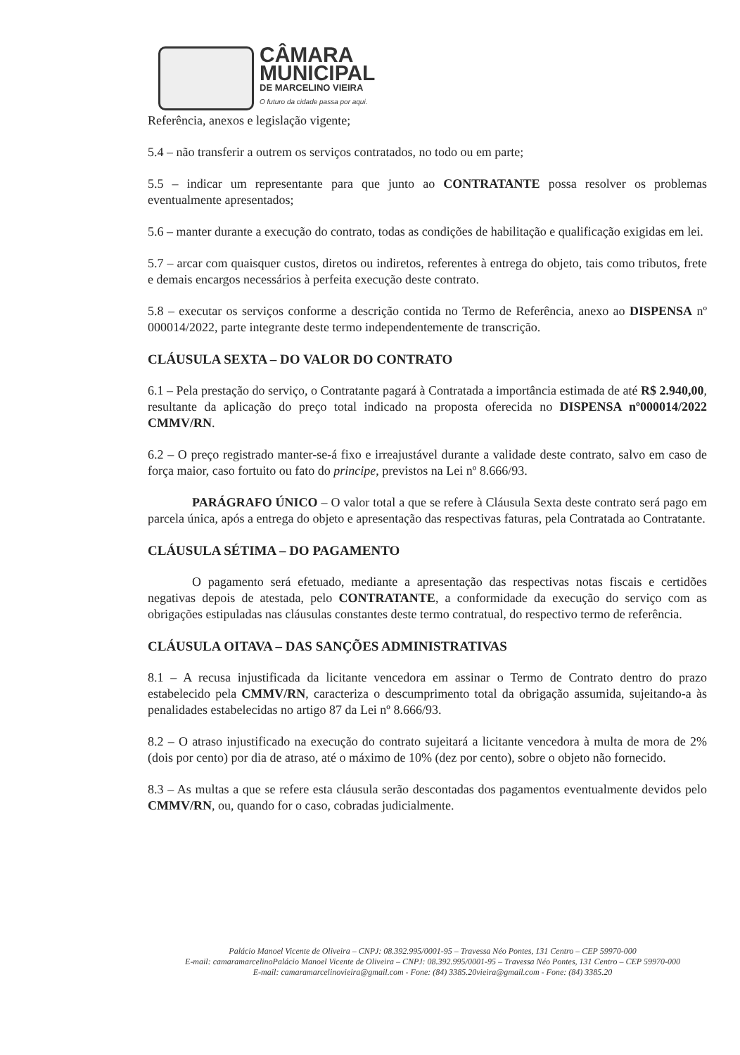CÂMARA
MUNICIPAL
DE MARCELINO VIEIRA
O futuro da cidade passa por aqui.
Referência, anexos e legislação vigente;
5.4 – não transferir a outrem os serviços contratados, no todo ou em parte;
5.5 – indicar um representante para que junto ao CONTRATANTE possa resolver os problemas eventualmente apresentados;
5.6 – manter durante a execução do contrato, todas as condições de habilitação e qualificação exigidas em lei.
5.7 – arcar com quaisquer custos, diretos ou indiretos, referentes à entrega do objeto, tais como tributos, frete e demais encargos necessários à perfeita execução deste contrato.
5.8 – executar os serviços conforme a descrição contida no Termo de Referência, anexo ao DISPENSA nº 000014/2022, parte integrante deste termo independentemente de transcrição.
CLÁUSULA SEXTA – DO VALOR DO CONTRATO
6.1 – Pela prestação do serviço, o Contratante pagará à Contratada a importância estimada de até R$ 2.940,00, resultante da aplicação do preço total indicado na proposta oferecida no DISPENSA nº000014/2022 CMMV/RN.
6.2 – O preço registrado manter-se-á fixo e irreajustável durante a validade deste contrato, salvo em caso de força maior, caso fortuito ou fato do principe, previstos na Lei nº 8.666/93.
PARÁGRAFO ÚNICO – O valor total a que se refere à Cláusula Sexta deste contrato será pago em parcela única, após a entrega do objeto e apresentação das respectivas faturas, pela Contratada ao Contratante.
CLÁUSULA SÉTIMA – DO PAGAMENTO
O pagamento será efetuado, mediante a apresentação das respectivas notas fiscais e certidões negativas depois de atestada, pelo CONTRATANTE, a conformidade da execução do serviço com as obrigações estipuladas nas cláusulas constantes deste termo contratual, do respectivo termo de referência.
CLÁUSULA OITAVA – DAS SANÇÕES ADMINISTRATIVAS
8.1 – A recusa injustificada da licitante vencedora em assinar o Termo de Contrato dentro do prazo estabelecido pela CMMV/RN, caracteriza o descumprimento total da obrigação assumida, sujeitando-a às penalidades estabelecidas no artigo 87 da Lei nº 8.666/93.
8.2 – O atraso injustificado na execução do contrato sujeitará a licitante vencedora à multa de mora de 2% (dois por cento) por dia de atraso, até o máximo de 10% (dez por cento), sobre o objeto não fornecido.
8.3 – As multas a que se refere esta cláusula serão descontadas dos pagamentos eventualmente devidos pelo CMMV/RN, ou, quando for o caso, cobradas judicialmente.
Palácio Manoel Vicente de Oliveira – CNPJ: 08.392.995/0001-95 – Travessa Néo Pontes, 131 Centro – CEP 59970-000
E-mail: camaramarcelinoPalácio Manoel Vicente de Oliveira – CNPJ: 08.392.995/0001-95 – Travessa Néo Pontes, 131 Centro – CEP 59970-000
E-mail: camaramarcelinovieira@gmail.com - Fone: (84) 3385.20vieira@gmail.com - Fone: (84) 3385.20